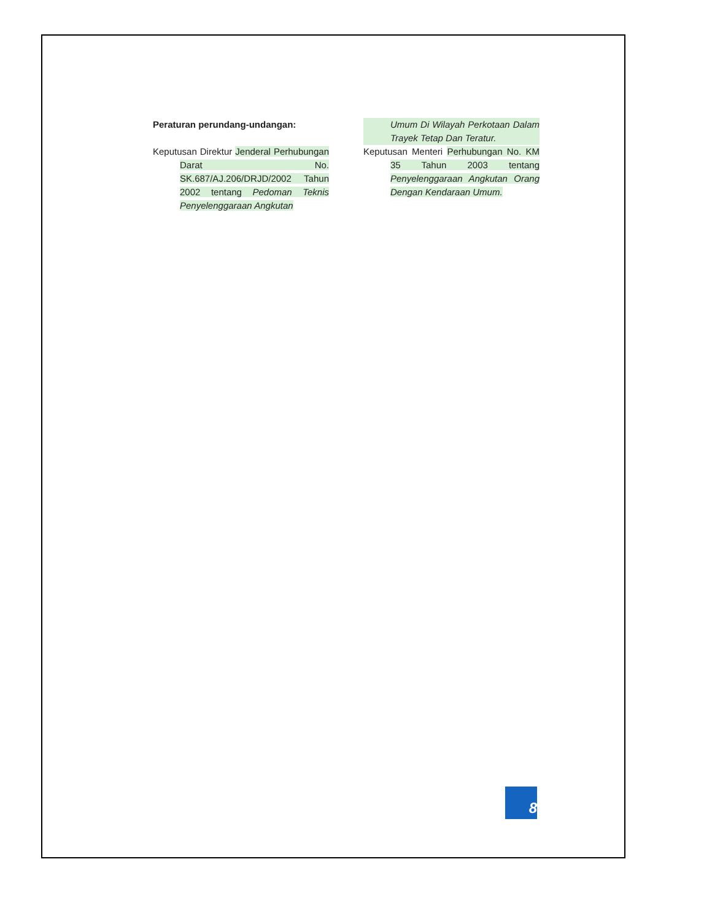Peraturan perundang-undangan:
Keputusan Direktur Jenderal Perhubungan Darat No. SK.687/AJ.206/DRJD/2002 Tahun 2002 tentang Pedoman Teknis Penyelenggaraan Angkutan
Umum Di Wilayah Perkotaan Dalam Trayek Tetap Dan Teratur.
Keputusan Menteri Perhubungan No. KM 35 Tahun 2003 tentang Penyelenggaraan Angkutan Orang Dengan Kendaraan Umum.
8